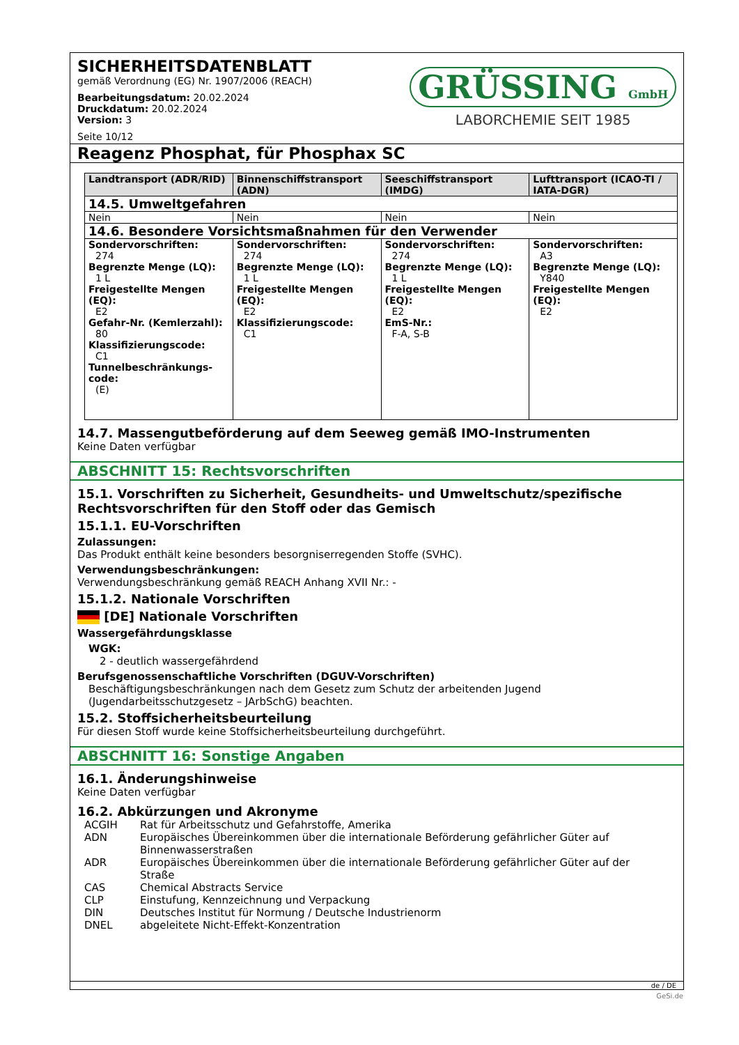SICHERHEITSDATENBLATT
gemäß Verordnung (EG) Nr. 1907/2006 (REACH)
Bearbeitungsdatum: 20.02.2024
Druckdatum: 20.02.2024
Version: 3
Seite 10/12
GRÜSSING GmbH
LABORCHEMIE SEIT 1985
Reagenz Phosphat, für Phosphax SC
| Landtransport (ADR/RID) | Binnenschiffstransport (ADN) | Seeschiffstransport (IMDG) | Lufttransport (ICAO-TI / IATA-DGR) |
| --- | --- | --- | --- |
| 14.5. Umweltgefahren | | | |
| Nein | Nein | Nein | Nein |
| 14.6. Besondere Vorsichtsmaßnahmen für den Verwender | | | |
| Sondervorschriften: 274 Begrenzte Menge (LQ): 1 L Freigestellte Mengen (EQ): E2 Gefahr-Nr. (Kemlerzahl): 80 Klassifizierungscode: C1 Tunnelbeschränkungs-code: (E) | Sondervorschriften: 274 Begrenzte Menge (LQ): 1 L Freigestellte Mengen (EQ): E2 Klassifizierungscode: C1 | Sondervorschriften: 274 Begrenzte Menge (LQ): 1 L Freigestellte Mengen (EQ): E2 EmS-Nr.: F-A, S-B | Sondervorschriften: A3 Begrenzte Menge (LQ): Y840 Freigestellte Mengen (EQ): E2 |
14.7. Massengutbeförderung auf dem Seeweg gemäß IMO-Instrumenten
Keine Daten verfügbar
ABSCHNITT 15: Rechtsvorschriften
15.1. Vorschriften zu Sicherheit, Gesundheits- und Umweltschutz/spezifische Rechtsvorschriften für den Stoff oder das Gemisch
15.1.1. EU-Vorschriften
Zulassungen:
Das Produkt enthält keine besonders besorgniserregenden Stoffe (SVHC).
Verwendungsbeschränkungen:
Verwendungsbeschränkung gemäß REACH Anhang XVII Nr.: -
15.1.2. Nationale Vorschriften
[DE] Nationale Vorschriften
Wassergefährdungsklasse
WGK:
2 - deutlich wassergefährdend
Berufsgenossenschaftliche Vorschriften (DGUV-Vorschriften)
Beschäftigungsbeschränkungen nach dem Gesetz zum Schutz der arbeitenden Jugend (Jugendarbeitsschutzgesetz – JArbSchG) beachten.
15.2. Stoffsicherheitsbeurteilung
Für diesen Stoff wurde keine Stoffsicherheitsbeurteilung durchgeführt.
ABSCHNITT 16: Sonstige Angaben
16.1. Änderungshinweise
Keine Daten verfügbar
16.2. Abkürzungen und Akronyme
ACGIH Rat für Arbeitsschutz und Gefahrstoffe, Amerika ADN Europäisches Übereinkommen über die internationale Beförderung gefährlicher Güter auf Binnenwasserstraßen ADR Europäisches Übereinkommen über die internationale Beförderung gefährlicher Güter auf der Straße CAS Chemical Abstracts Service CLP Einstufung, Kennzeichnung und Verpackung DIN Deutsches Institut für Normung / Deutsche Industrienorm DNEL abgeleitete Nicht-Effekt-Konzentration
de / DE
GeSi.de